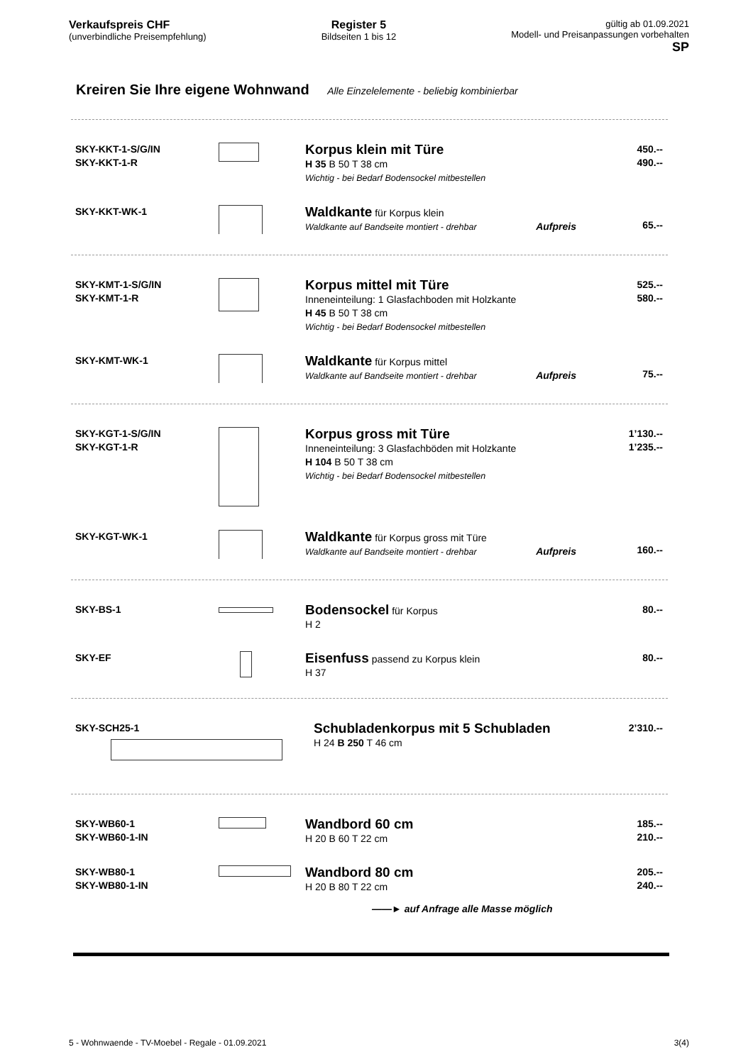Verkaufspreis CHF
(unverbindliche Preisempfehlung)
Register 5
Bildseiten 1 bis 12
gültig ab 01.09.2021
Modell- und Preisanpassungen vorbehalten
SP
Kreiren Sie Ihre eigene Wohnwand Alle Einzelelemente - beliebig kombinierbar
| SKY-KKT-1-S/G/IN SKY-KKT-1-R | | Korpus klein mit Türe H 35 B 50 T 38 cm Wichtig - bei Bedarf Bodensockel mitbestellen | 450.-- 490.-- |
| SKY-KKT-WK-1 | | Waldkante für Korpus klein Waldkante auf Bandseite montiert - drehbar Aufpreis | 65.-- |
| SKY-KMT-1-S/G/IN SKY-KMT-1-R | | Korpus mittel mit Türe Inneneinteilung: 1 Glasfachboden mit Holzkante H 45 B 50 T 38 cm Wichtig - bei Bedarf Bodensockel mitbestellen | 525.-- 580.-- |
| SKY-KMT-WK-1 | | Waldkante für Korpus mittel Waldkante auf Bandseite montiert - drehbar Aufpreis | 75.-- |
| SKY-KGT-1-S/G/IN SKY-KGT-1-R | | Korpus gross mit Türe Inneneinteilung: 3 Glasfachböden mit Holzkante H 104 B 50 T 38 cm Wichtig - bei Bedarf Bodensockel mitbestellen | 1’130.-- 1’235.-- |
| SKY-KGT-WK-1 | | Waldkante für Korpus gross mit Türe Waldkante auf Bandseite montiert - drehbar Aufpreis | 160.-- |
| SKY-BS-1 | | Bodensockel für Korpus H 2 | 80.-- |
| SKY-EF | | Eisenfuss passend zu Korpus klein H 37 | 80.-- |
| SKY-SCH25-1 | Schubladenkorpus mit 5 Schubladen H 24 B 250 T 46 cm | 2’310.-- |
| SKY-WB60-1 SKY-WB60-1-IN | | Wandbord 60 cm H 20 B 60 T 22 cm | 185.-- 210.-- |
| SKY-WB80-1 SKY-WB80-1-IN | | Wandbord 80 cm H 20 B 80 T 22 cm | 205.-- 240.-- |
| | | ——► auf Anfrage alle Masse möglich | |
5 - Wohnwaende - TV-Moebel - Regale - 01.09.2021 3(4)